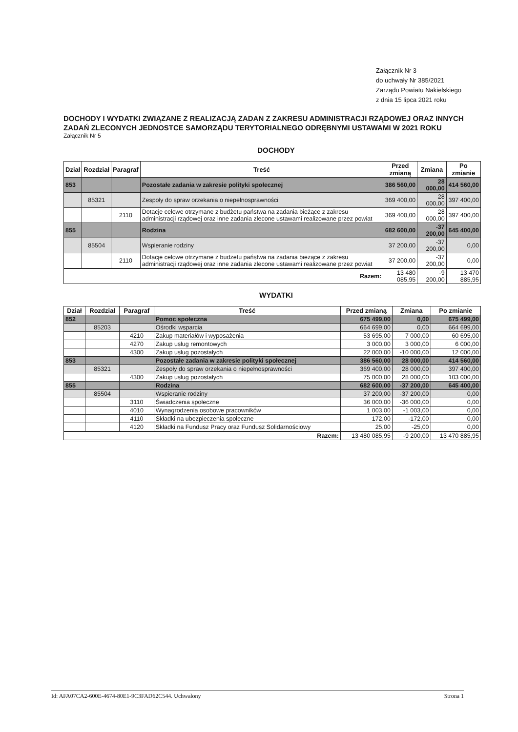Załącznik Nr 3
do uchwały Nr 385/2021
Zarządu Powiatu Nakielskiego
z dnia 15 lipca 2021 roku
DOCHODY I WYDATKI ZWIĄZANE Z REALIZACJĄ ZADAN Z ZAKRESU ADMINISTRACJI RZĄDOWEJ ORAZ INNYCH ZADAŃ ZLECONYCH JEDNOSTCE SAMORZĄDU TERYTORIALNEGO ODRĘBNYMI USTAWAMI W 2021 ROKU
Załącznik Nr 5
DOCHODY
| Dział | Rozdział | Paragraf | Treść | Przed zmianą | Zmiana | Po zmianie |
| --- | --- | --- | --- | --- | --- | --- |
| 853 | | | Pozostałe zadania w zakresie polityki społecznej | 386 560,00 | 28 000,00 | 414 560,00 |
| | 85321 | | Zespoły do spraw orzekania o niepełnosprawności | 369 400,00 | 28 000,00 | 397 400,00 |
| | | 2110 | Dotacje celowe otrzymane z budżetu państwa na zadania bieżące z zakresu administracji rządowej oraz inne zadania zlecone ustawami realizowane przez powiat | 369 400,00 | 28 000,00 | 397 400,00 |
| 855 | | | Rodzina | 682 600,00 | -37 200,00 | 645 400,00 |
| | 85504 | | Wspieranie rodziny | 37 200,00 | -37 200,00 | 0,00 |
| | | 2110 | Dotacje celowe otrzymane z budżetu państwa na zadania bieżące z zakresu administracji rządowej oraz inne zadania zlecone ustawami realizowane przez powiat | 37 200,00 | -37 200,00 | 0,00 |
| Razem: | | | | 13 480 085,95 | -9 200,00 | 13 470 885,95 |
WYDATKI
| Dział | Rozdział | Paragraf | Treść | Przed zmianą | Zmiana | Po zmianie |
| --- | --- | --- | --- | --- | --- | --- |
| 852 | | | Pomoc społeczna | 675 499,00 | 0,00 | 675 499,00 |
| | 85203 | | Ośrodki wsparcia | 664 699,00 | 0,00 | 664 699,00 |
| | | 4210 | Zakup materiałów i wyposażenia | 53 695,00 | 7 000,00 | 60 695,00 |
| | | 4270 | Zakup usług remontowych | 3 000,00 | 3 000,00 | 6 000,00 |
| | | 4300 | Zakup usług pozostałych | 22 000,00 | -10 000,00 | 12 000,00 |
| 853 | | | Pozostałe zadania w zakresie polityki społecznej | 386 560,00 | 28 000,00 | 414 560,00 |
| | 85321 | | Zespoły do spraw orzekania o niepełnosprawności | 369 400,00 | 28 000,00 | 397 400,00 |
| | | 4300 | Zakup usług pozostałych | 75 000,00 | 28 000,00 | 103 000,00 |
| 855 | | | Rodzina | 682 600,00 | -37 200,00 | 645 400,00 |
| | 85504 | | Wspieranie rodziny | 37 200,00 | -37 200,00 | 0,00 |
| | | 3110 | Świadczenia społeczne | 36 000,00 | -36 000,00 | 0,00 |
| | | 4010 | Wynagrodzenia osobowe pracowników | 1 003,00 | -1 003,00 | 0,00 |
| | | 4110 | Składki na ubezpieczenia społeczne | 172,00 | -172,00 | 0,00 |
| | | 4120 | Składki na Fundusz Pracy oraz Fundusz Solidarnościowy | 25,00 | -25,00 | 0,00 |
| Razem: | | | | 13 480 085,95 | -9 200,00 | 13 470 885,95 |
Id: AFA07CA2-600E-4674-80E1-9C3FAD62C544. Uchwalony Strona 1